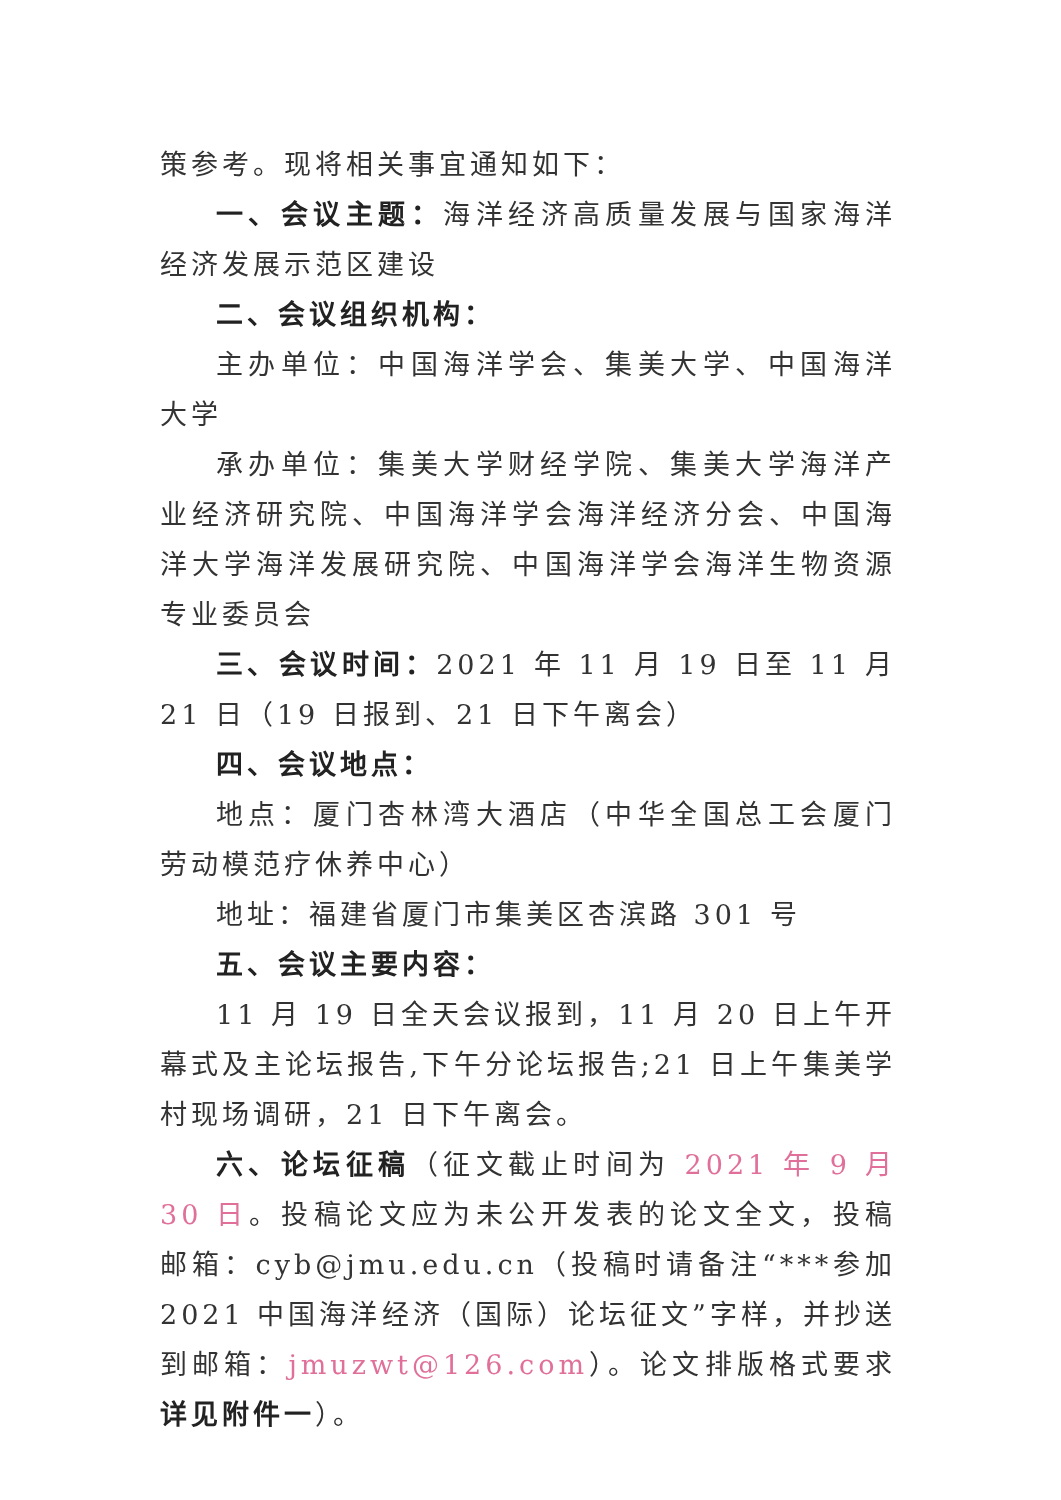策参考。现将相关事宜通知如下：
一、会议主题：海洋经济高质量发展与国家海洋经济发展示范区建设
二、会议组织机构：
主办单位：中国海洋学会、集美大学、中国海洋大学
承办单位：集美大学财经学院、集美大学海洋产业经济研究院、中国海洋学会海洋经济分会、中国海洋大学海洋发展研究院、中国海洋学会海洋生物资源专业委员会
三、会议时间：2021 年 11 月 19 日至 11 月 21 日（19 日报到、21 日下午离会）
四、会议地点：
地点：厦门杏林湾大酒店（中华全国总工会厦门劳动模范疗休养中心）
地址：福建省厦门市集美区杏滨路 301 号
五、会议主要内容：
11 月 19 日全天会议报到，11 月 20 日上午开幕式及主论坛报告,下午分论坛报告;21 日上午集美学村现场调研，21 日下午离会。
六、论坛征稿（征文截止时间为 2021 年 9 月 30 日。投稿论文应为未公开发表的论文全文，投稿邮箱：cyb@jmu.edu.cn（投稿时请备注“***参加 2021 中国海洋经济（国际）论坛征文”字样，并抄送到邮箱：jmuzwt@126.com）。论文排版格式要求详见附件一）。